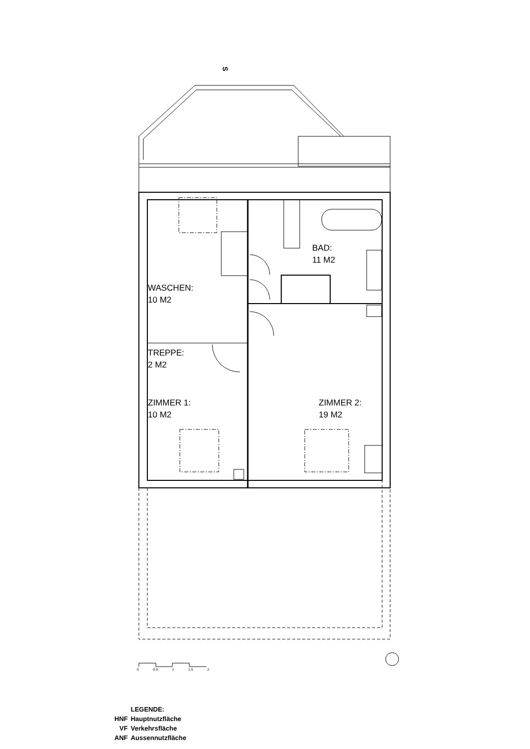S
BAD:
11 M2
WASCHEN:
10 M2
TREPPE:
2 M2
ZIMMER 1:
10 M2
ZIMMER 2:
19 M2
0 0.5 1 1.5 2
| | LEGENDE: |
| HNF | Hauptnutzfläche |
| VF | Verkehrsfläche |
| ANF | Aussennutzfläche |